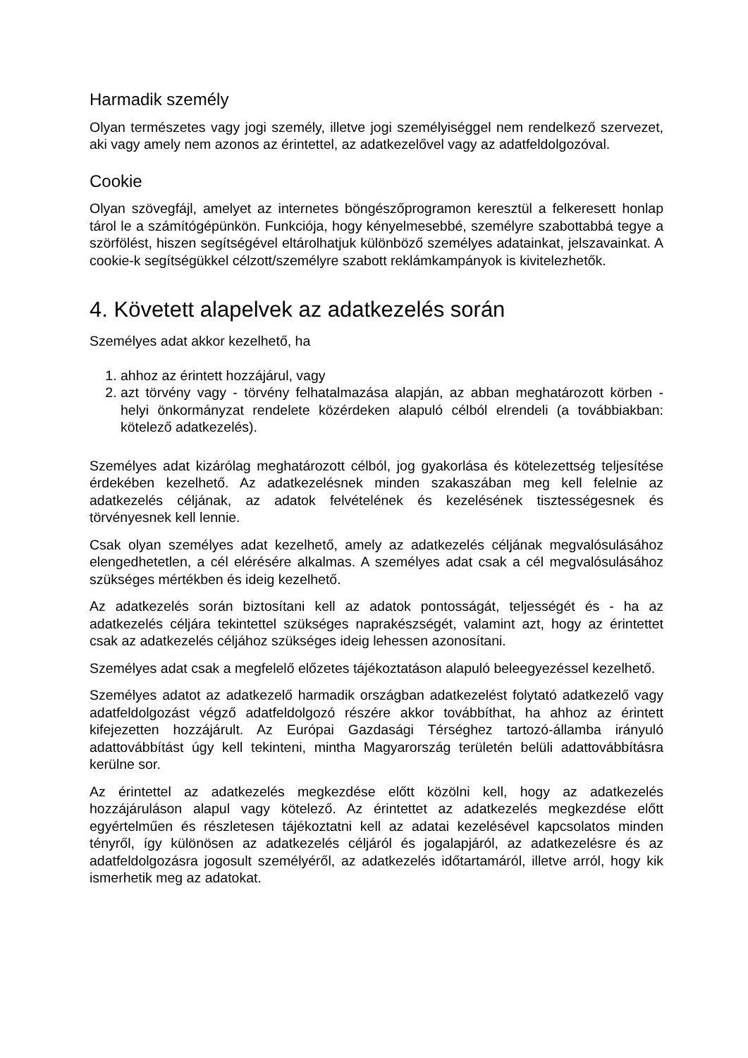Harmadik személy
Olyan természetes vagy jogi személy, illetve jogi személyiséggel nem rendelkező szervezet, aki vagy amely nem azonos az érintettel, az adatkezelővel vagy az adatfeldolgozóval.
Cookie
Olyan szövegfájl, amelyet az internetes böngészőprogramon keresztül a felkeresett honlap tárol le a számítógépünkön. Funkciója, hogy kényelmesebbé, személyre szabottabbá tegye a szörfölést, hiszen segítségével eltárolhatjuk különböző személyes adatainkat, jelszavainkat. A cookie-k segítségükkel célzott/személyre szabott reklámkampányok is kivitelezhetők.
4. Követett alapelvek az adatkezelés során
Személyes adat akkor kezelhető, ha
1. ahhoz az érintett hozzájárul, vagy
2. azt törvény vagy - törvény felhatalmazása alapján, az abban meghatározott körben - helyi önkormányzat rendelete közérdeken alapuló célból elrendeli (a továbbiakban: kötelező adatkezelés).
Személyes adat kizárólag meghatározott célból, jog gyakorlása és kötelezettség teljesítése érdekében kezelhető. Az adatkezelésnek minden szakaszában meg kell felelnie az adatkezelés céljának, az adatok felvételének és kezelésének tisztességesnek és törvényesnek kell lennie.
Csak olyan személyes adat kezelhető, amely az adatkezelés céljának megvalósulásához elengedhetetlen, a cél elérésére alkalmas. A személyes adat csak a cél megvalósulásához szükséges mértékben és ideig kezelhető.
Az adatkezelés során biztosítani kell az adatok pontosságát, teljességét és - ha az adatkezelés céljára tekintettel szükséges naprakészségét, valamint azt, hogy az érintettet csak az adatkezelés céljához szükséges ideig lehessen azonosítani.
Személyes adat csak a megfelelő előzetes tájékoztatáson alapuló beleegyezéssel kezelhető.
Személyes adatot az adatkezelő harmadik országban adatkezelést folytató adatkezelő vagy adatfeldolgozást végző adatfeldolgozó részére akkor továbbíthat, ha ahhoz az érintett kifejezetten hozzájárult. Az Európai Gazdasági Térséghez tartozó-államba irányuló adattovábbítást úgy kell tekinteni, mintha Magyarország területén belüli adattovábbításra kerülne sor.
Az érintettel az adatkezelés megkezdése előtt közölni kell, hogy az adatkezelés hozzájáruláson alapul vagy kötelező. Az érintettet az adatkezelés megkezdése előtt egyértelműen és részletesen tájékoztatni kell az adatai kezelésével kapcsolatos minden tényről, így különösen az adatkezelés céljáról és jogalapjáról, az adatkezelésre és az adatfeldolgozásra jogosult személyéről, az adatkezelés időtartamáról, illetve arról, hogy kik ismerhetik meg az adatokat.